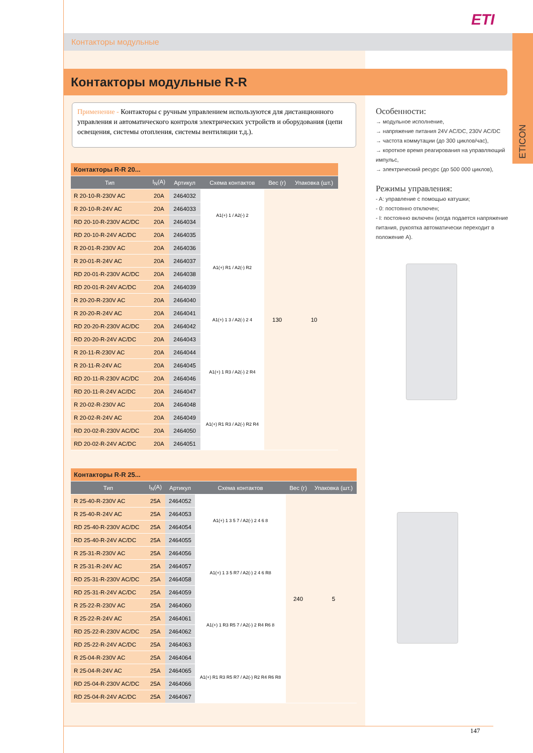ETI
Контакторы модульные
ETICON
Контакторы модульные R-R
Применение - Контакторы с ручным управлением используются для дистанционного управления и автоматического контроля электрических устройств и оборудования (цепи освещения, системы отопления, системы вентиляции т.д.).
Особенности:
→ модульное исполнение,
→ напряжение питания 24V AC/DC, 230V AC/DC
→ частота коммутации (до 300 циклов/час),
→ короткое время реагирования на управляющий импульс,
→ электрический ресурс (до 500 000 циклов),
Режимы управления:
- A: управление с помощью катушки;
- 0: постоянно отключен;
- I: постоянно включен (когда подается напряжение питания, рукоятка автоматически переходит в положение A).
| Контакторы R-R 20... | | | | | |
| --- | --- | --- | --- | --- | --- |
| Тип | I<sub>N</sub>(A) | Артикул | Схема контактов | Вес (г) | Упаковка (шт.) |
| R 20-10-R-230V AC | 20A | 2464032 | A1(+) 1 / A2(-) 2 | 130 | 10 |
| R 20-10-R-24V AC | 20A | 2464033 | | | |
| RD 20-10-R-230V AC/DC | 20A | 2464034 | | | |
| RD 20-10-R-24V AC/DC | 20A | 2464035 | | | |
| R 20-01-R-230V AC | 20A | 2464036 | A1(+) R1 / A2(-) R2 | | |
| R 20-01-R-24V AC | 20A | 2464037 | | | |
| RD 20-01-R-230V AC/DC | 20A | 2464038 | | | |
| RD 20-01-R-24V AC/DC | 20A | 2464039 | | | |
| R 20-20-R-230V AC | 20A | 2464040 | A1(+) 1 3 / A2(-) 2 4 | | |
| R 20-20-R-24V AC | 20A | 2464041 | | | |
| RD 20-20-R-230V AC/DC | 20A | 2464042 | | | |
| RD 20-20-R-24V AC/DC | 20A | 2464043 | | | |
| R 20-11-R-230V AC | 20A | 2464044 | A1(+) 1 R3 / A2(-) 2 R4 | | |
| R 20-11-R-24V AC | 20A | 2464045 | | | |
| RD 20-11-R-230V AC/DC | 20A | 2464046 | | | |
| RD 20-11-R-24V AC/DC | 20A | 2464047 | | | |
| R 20-02-R-230V AC | 20A | 2464048 | A1(+) R1 R3 / A2(-) R2 R4 | | |
| R 20-02-R-24V AC | 20A | 2464049 | | | |
| RD 20-02-R-230V AC/DC | 20A | 2464050 | | | |
| RD 20-02-R-24V AC/DC | 20A | 2464051 | | | |
| Контакторы R-R 25... | | | | | |
| --- | --- | --- | --- | --- | --- |
| Тип | I<sub>N</sub>(A) | Артикул | Схема контактов | Вес (г) | Упаковка (шт.) |
| R 25-40-R-230V AC | 25A | 2464052 | A1(+) 1 3 5 7 / A2(-) 2 4 6 8 | 240 | 5 |
| R 25-40-R-24V AC | 25A | 2464053 | | | |
| RD 25-40-R-230V AC/DC | 25A | 2464054 | | | |
| RD 25-40-R-24V AC/DC | 25A | 2464055 | | | |
| R 25-31-R-230V AC | 25A | 2464056 | A1(+) 1 3 5 R7 / A2(-) 2 4 6 R8 | | |
| R 25-31-R-24V AC | 25A | 2464057 | | | |
| RD 25-31-R-230V AC/DC | 25A | 2464058 | | | |
| RD 25-31-R-24V AC/DC | 25A | 2464059 | | | |
| R 25-22-R-230V AC | 25A | 2464060 | A1(+) 1 R3 R5 7 / A2(-) 2 R4 R6 8 | | |
| R 25-22-R-24V AC | 25A | 2464061 | | | |
| RD 25-22-R-230V AC/DC | 25A | 2464062 | | | |
| RD 25-22-R-24V AC/DC | 25A | 2464063 | | | |
| R 25-04-R-230V AC | 25A | 2464064 | A1(+) R1 R3 R5 R7 / A2(-) R2 R4 R6 R8 | | |
| R 25-04-R-24V AC | 25A | 2464065 | | | |
| RD 25-04-R-230V AC/DC | 25A | 2464066 | | | |
| RD 25-04-R-24V AC/DC | 25A | 2464067 | | | |
147